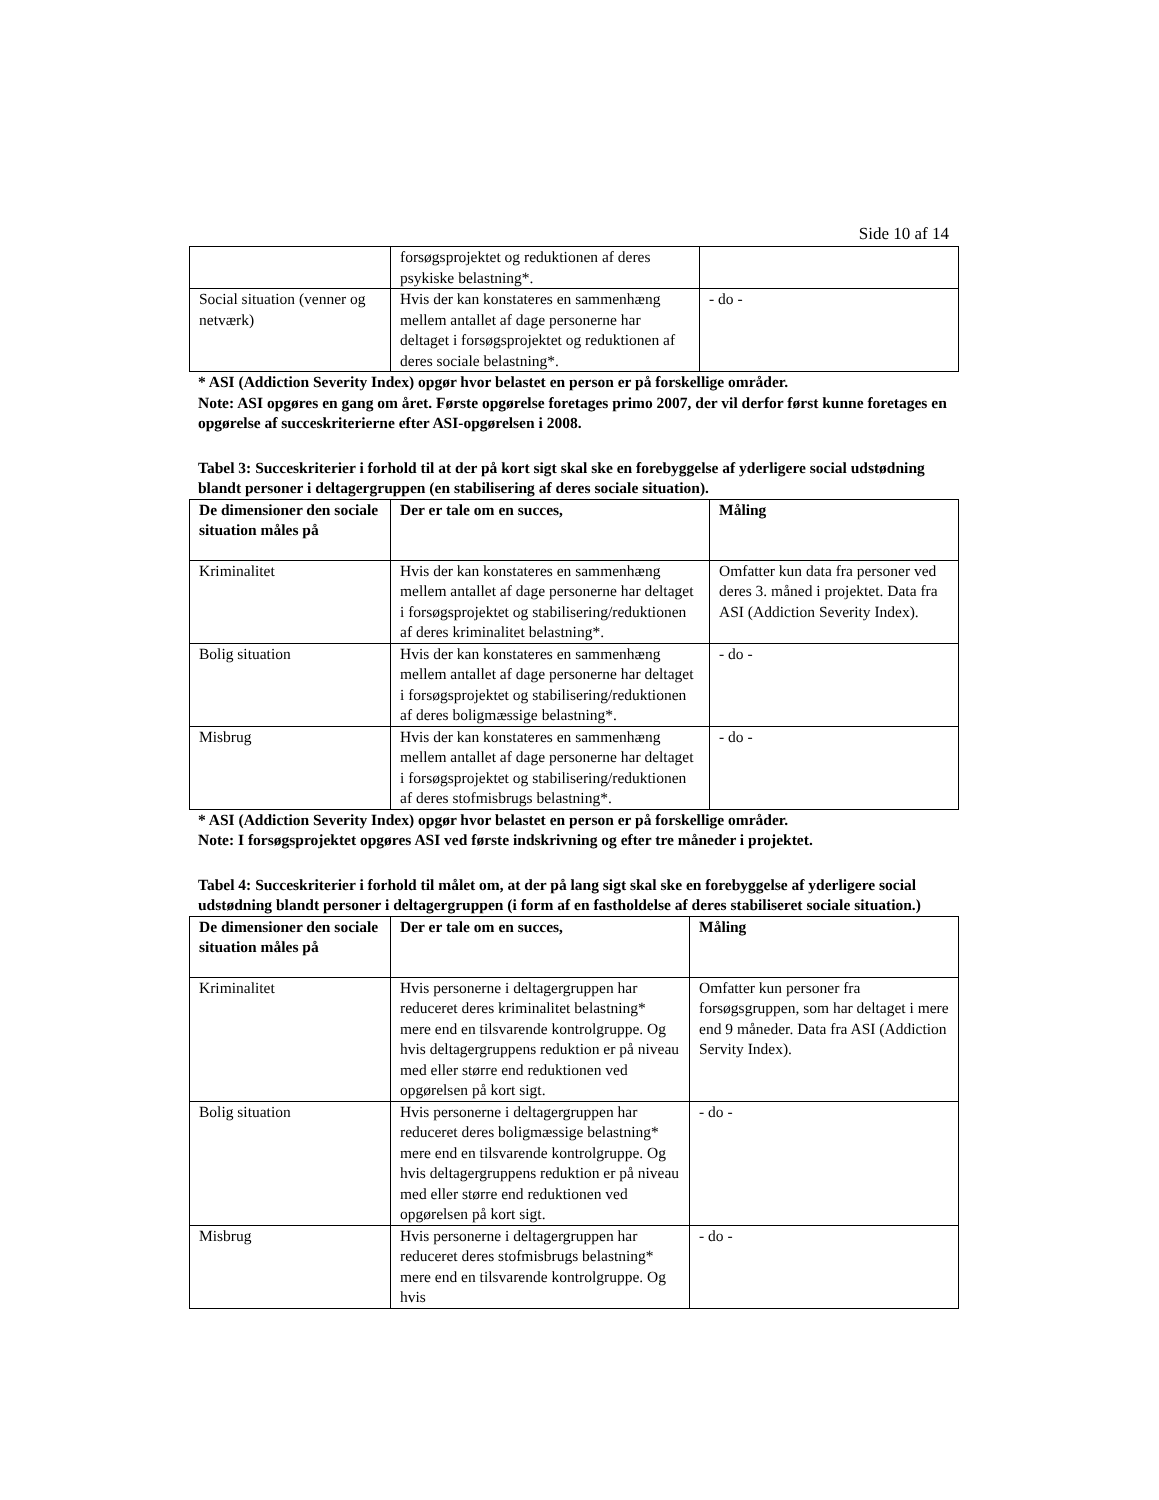Side 10 af 14
| | forsøgsprojektet og reduktionen af deres psykiske belastning*. | |
| Social situation (venner og netværk) | Hvis der kan konstateres en sammenhæng mellem antallet af dage personerne har deltaget i forsøgsprojektet og reduktionen af deres sociale belastning*. | - do - |
* ASI (Addiction Severity Index) opgør hvor belastet en person er på forskellige områder.
Note: ASI opgøres en gang om året. Første opgørelse foretages primo 2007, der vil derfor først kunne foretages en opgørelse af succeskriterierne efter ASI-opgørelsen i 2008.
Tabel 3: Succeskriterier i forhold til at der på kort sigt skal ske en forebyggelse af yderligere social udstødning blandt personer i deltagergruppen (en stabilisering af deres sociale situation).
| De dimensioner den sociale situation måles på | Der er tale om en succes, | Måling |
| --- | --- | --- |
| Kriminalitet | Hvis der kan konstateres en sammenhæng mellem antallet af dage personerne har deltaget i forsøgsprojektet og stabilisering/reduktionen af deres kriminalitet belastning*. | Omfatter kun data fra personer ved deres 3. måned i projektet. Data fra ASI (Addiction Severity Index). |
| Bolig situation | Hvis der kan konstateres en sammenhæng mellem antallet af dage personerne har deltaget i forsøgsprojektet og stabilisering/reduktionen af deres boligmæssige belastning*. | - do - |
| Misbrug | Hvis der kan konstateres en sammenhæng mellem antallet af dage personerne har deltaget i forsøgsprojektet og stabilisering/reduktionen af deres stofmisbrugs belastning*. | - do - |
* ASI (Addiction Severity Index) opgør hvor belastet en person er på forskellige områder.
Note: I forsøgsprojektet opgøres ASI ved første indskrivning og efter tre måneder i projektet.
Tabel 4: Succeskriterier i forhold til målet om, at der på lang sigt skal ske en forebyggelse af yderligere social udstødning blandt personer i deltagergruppen (i form af en fastholdelse af deres stabiliseret sociale situation.)
| De dimensioner den sociale situation måles på | Der er tale om en succes, | Måling |
| --- | --- | --- |
| Kriminalitet | Hvis personerne i deltagergruppen har reduceret deres kriminalitet belastning* mere end en tilsvarende kontrolgruppe. Og hvis deltagergruppens reduktion er på niveau med eller større end reduktionen ved opgørelsen på kort sigt. | Omfatter kun personer fra forsøgsgruppen, som har deltaget i mere end 9 måneder. Data fra ASI (Addiction Servity Index). |
| Bolig situation | Hvis personerne i deltagergruppen har reduceret deres boligmæssige belastning* mere end en tilsvarende kontrolgruppe. Og hvis deltagergruppens reduktion er på niveau med eller større end reduktionen ved opgørelsen på kort sigt. | - do - |
| Misbrug | Hvis personerne i deltagergruppen har reduceret deres stofmisbrugs belastning* mere end en tilsvarende kontrolgruppe. Og hvis | - do - |